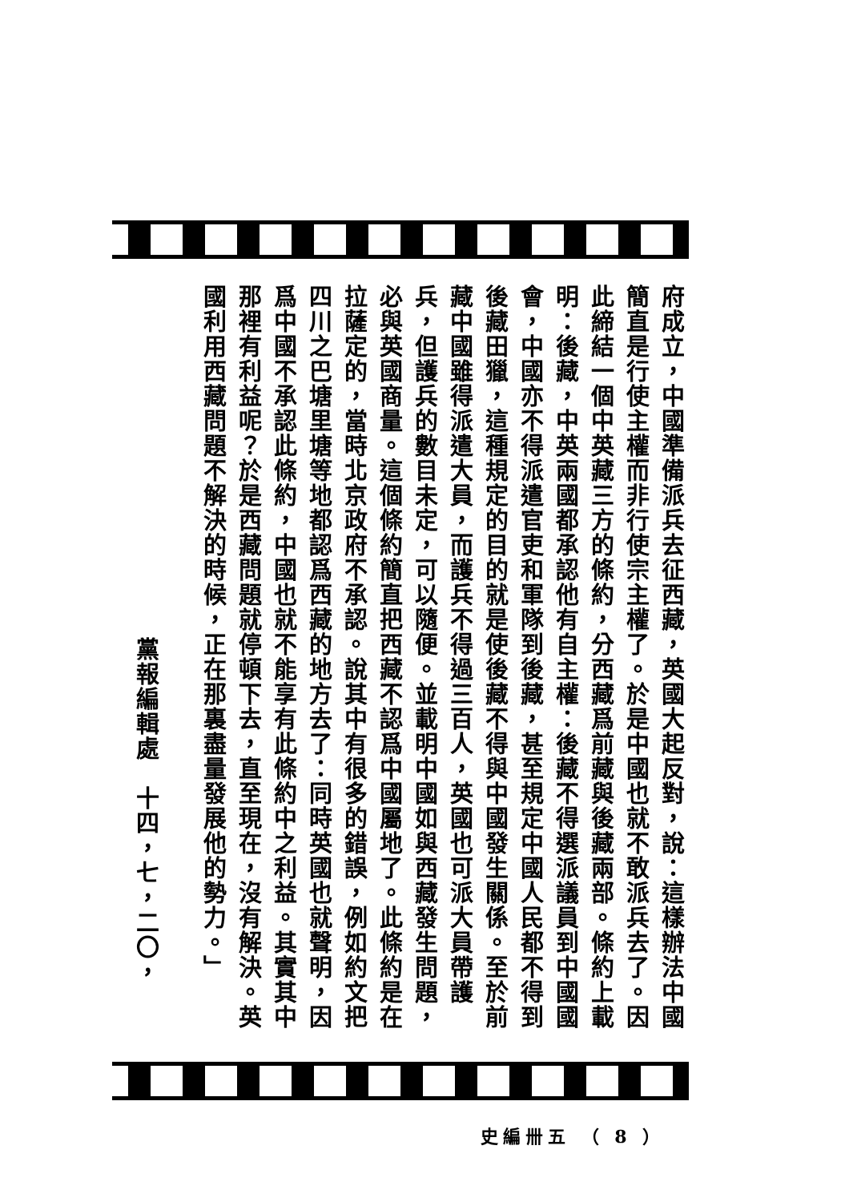府成立，中國準備派兵去征西藏，英國大起反對，說：這樣辦法中國簡直是行使主權而非行使宗主權了。於是中國也就不敢派兵去了。因此締結一個中英藏三方的條約，分西藏爲前藏與後藏兩部。條約上載明：後藏，中英兩國都承認他有自主權：後藏不得選派議員到中國國會，中國亦不得派遣官吏和軍隊到後藏，甚至規定中國人民都不得到後藏田獵，這種規定的目的就是使後藏不得與中國發生關係。至於前藏中國雖得派遣大員，而護兵不得過三百人，英國也可派大員帶護兵，但護兵的數目未定，可以隨便。並載明中國如與西藏發生問題，必與英國商量。這個條約簡直把西藏不認爲中國屬地了。此條約是在拉薩定的，當時北京政府不承認。說其中有很多的錯誤，例如約文把四川之巴塘里塘等地都認爲西藏的地方去了：同時英國也就聲明，因爲中國不承認此條約，中國也就不能享有此條約中之利益。其實其中那裡有利益呢？於是西藏問題就停頓下去，直至現在，沒有解決。英國利用西藏問題不解決的時候，正在那裏盡量發展他的勢力。」
黨報編輯處　十四，七，二〇，
史編卌五 （ 8 ）